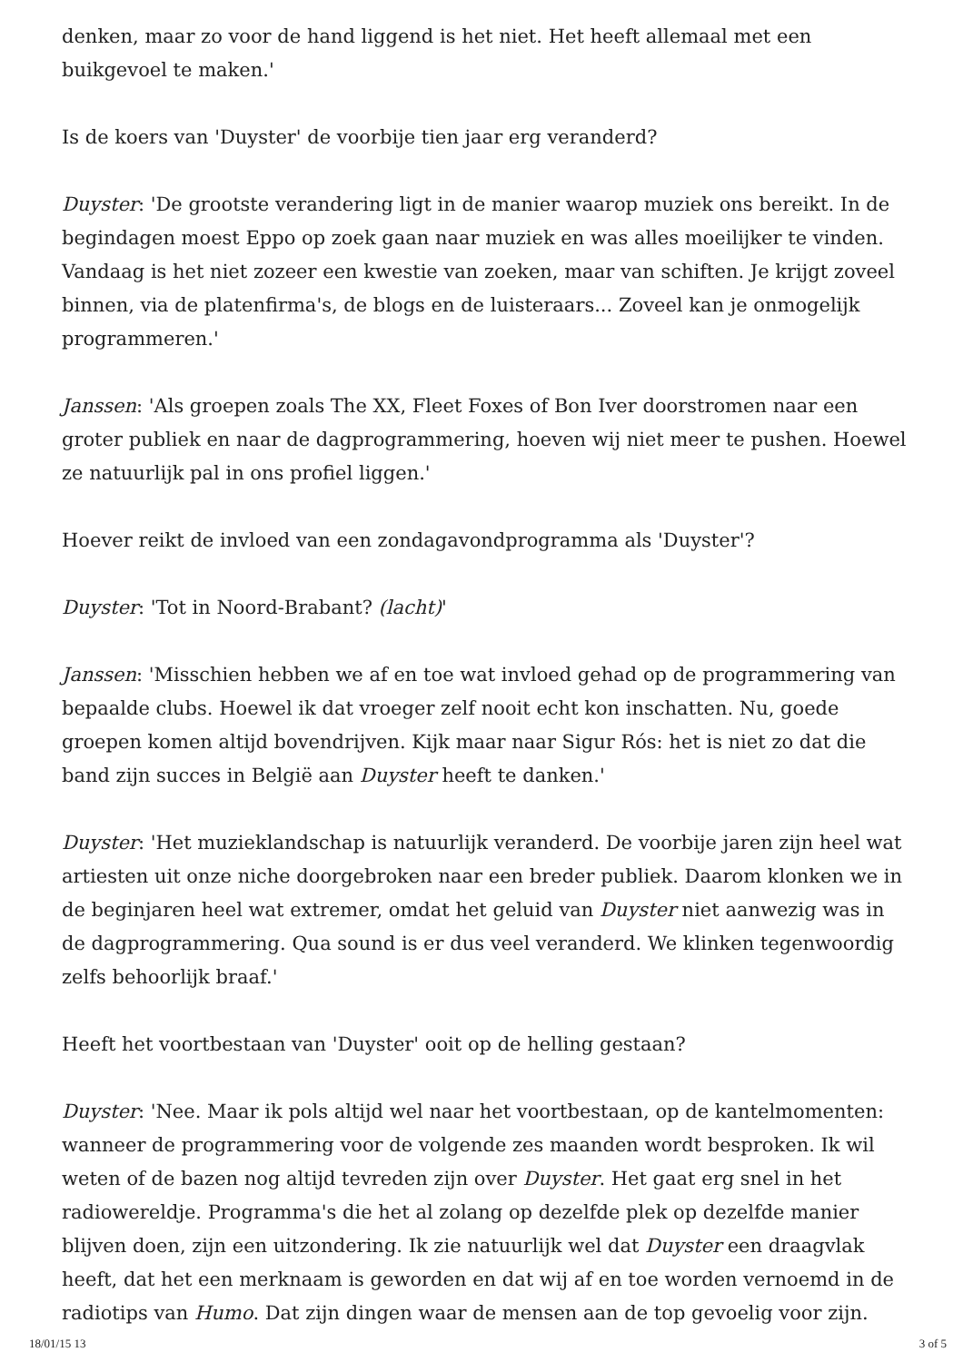denken, maar zo voor de hand liggend is het niet. Het heeft allemaal met een buikgevoel te maken.'
Is de koers van 'Duyster' de voorbije tien jaar erg veranderd?
Duyster: 'De grootste verandering ligt in de manier waarop muziek ons bereikt. In de begindagen moest Eppo op zoek gaan naar muziek en was alles moeilijker te vinden. Vandaag is het niet zozeer een kwestie van zoeken, maar van schiften. Je krijgt zoveel binnen, via de platenfirma's, de blogs en de luisteraars... Zoveel kan je onmogelijk programmeren.'
Janssen: 'Als groepen zoals The XX, Fleet Foxes of Bon Iver doorstromen naar een groter publiek en naar de dagprogrammering, hoeven wij niet meer te pushen. Hoewel ze natuurlijk pal in ons profiel liggen.'
Hoever reikt de invloed van een zondagavondprogramma als 'Duyster'?
Duyster: 'Tot in Noord-Brabant? (lacht)'
Janssen: 'Misschien hebben we af en toe wat invloed gehad op de programmering van bepaalde clubs. Hoewel ik dat vroeger zelf nooit echt kon inschatten. Nu, goede groepen komen altijd bovendrijven. Kijk maar naar Sigur Rós: het is niet zo dat die band zijn succes in België aan Duyster heeft te danken.'
Duyster: 'Het muzieklandschap is natuurlijk veranderd. De voorbije jaren zijn heel wat artiesten uit onze niche doorgebroken naar een breder publiek. Daarom klonken we in de beginjaren heel wat extremer, omdat het geluid van Duyster niet aanwezig was in de dagprogrammering. Qua sound is er dus veel veranderd. We klinken tegenwoordig zelfs behoorlijk braaf.'
Heeft het voortbestaan van 'Duyster' ooit op de helling gestaan?
Duyster: 'Nee. Maar ik pols altijd wel naar het voortbestaan, op de kantelmomenten: wanneer de programmering voor de volgende zes maanden wordt besproken. Ik wil weten of de bazen nog altijd tevreden zijn over Duyster. Het gaat erg snel in het radiowereldje. Programma's die het al zolang op dezelfde plek op dezelfde manier blijven doen, zijn een uitzondering. Ik zie natuurlijk wel dat Duyster een draagvlak heeft, dat het een merknaam is geworden en dat wij af en toe worden vernoemd in de radiotips van Humo. Dat zijn dingen waar de mensen aan de top gevoelig voor zijn.
18/01/15 13 3 of 5